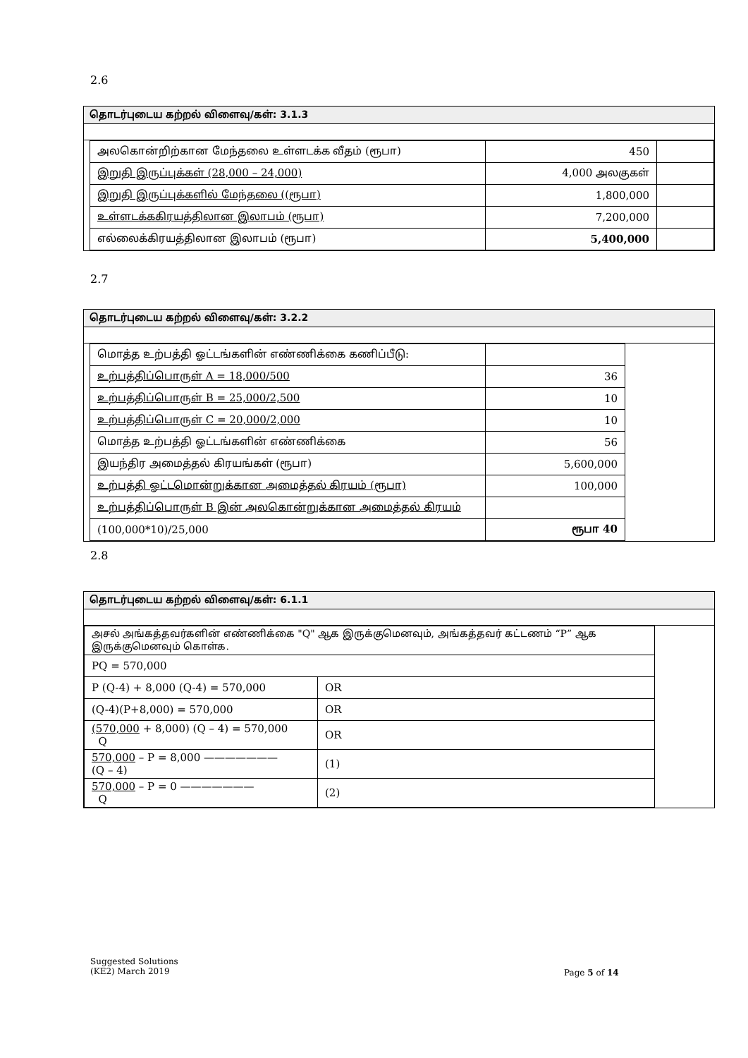2.6
தொடர்புடைய கற்றல் விளைவு/கள்: 3.1.3
| அலகொன்றிற்கான மேந்தலை உள்ளடக்க வீதம் (ரூபா) | 450 | |
| இறுதி இருப்புக்கள் (28,000 – 24,000) | 4,000 அலகுகள் | |
| இறுதி இருப்புக்களில் மேந்தலை ((ரூபா) | 1,800,000 | |
| உள்ளடக்ககிரயத்திலான இலாபம் (ரூபா) | 7,200,000 | |
| எல்லைக்கிரயத்திலான இலாபம் (ரூபா) | 5,400,000 | |
2.7
தொடர்புடைய கற்றல் விளைவு/கள்: 3.2.2
| மொத்த உற்பத்தி ஓட்டங்களின் எண்ணிக்கை கணிப்பீடு: | |
| உற்பத்திப்பொருள் A = 18,000/500 | 36 |
| உற்பத்திப்பொருள் B = 25,000/2,500 | 10 |
| உற்பத்திப்பொருள் C = 20,000/2,000 | 10 |
| மொத்த உற்பத்தி ஓட்டங்களின் எண்ணிக்கை | 56 |
| இயந்திர அமைத்தல் கிரயங்கள் (ரூபா) | 5,600,000 |
| உற்பத்தி ஓட்டமொன்றுக்கான அமைத்தல் கிரயம் (ரூபா) | 100,000 |
| உற்பத்திப்பொருள் B இன் அலகொன்றுக்கான அமைத்தல் கிரயம் | |
| (100,000*10)/25,000 | ரூபா 40 |
2.8
தொடர்புடைய கற்றல் விளைவு/கள்: 6.1.1
| அசல் அங்கத்தவர்களின் எண்ணிக்கை "Q" ஆக இருக்குமெனவும், அங்கத்தவர் கட்டணம் “P” ஆக இருக்குமெனவும் கொள்க. | |
| PQ = 570,000 | |
| P (Q-4) + 8,000 (Q-4) = 570,000 | OR |
| (Q-4)(P+8,000) = 570,000 | OR |
| (570,000 + 8,000) (Q – 4) = 570,000 Q | OR |
| 570,000 – P = 8,000 ——————— (Q – 4) | (1) |
| 570,000 – P = 0 ——————— Q | (2) |
Suggested Solutions
(KE2) March 2019
Page 5 of 14